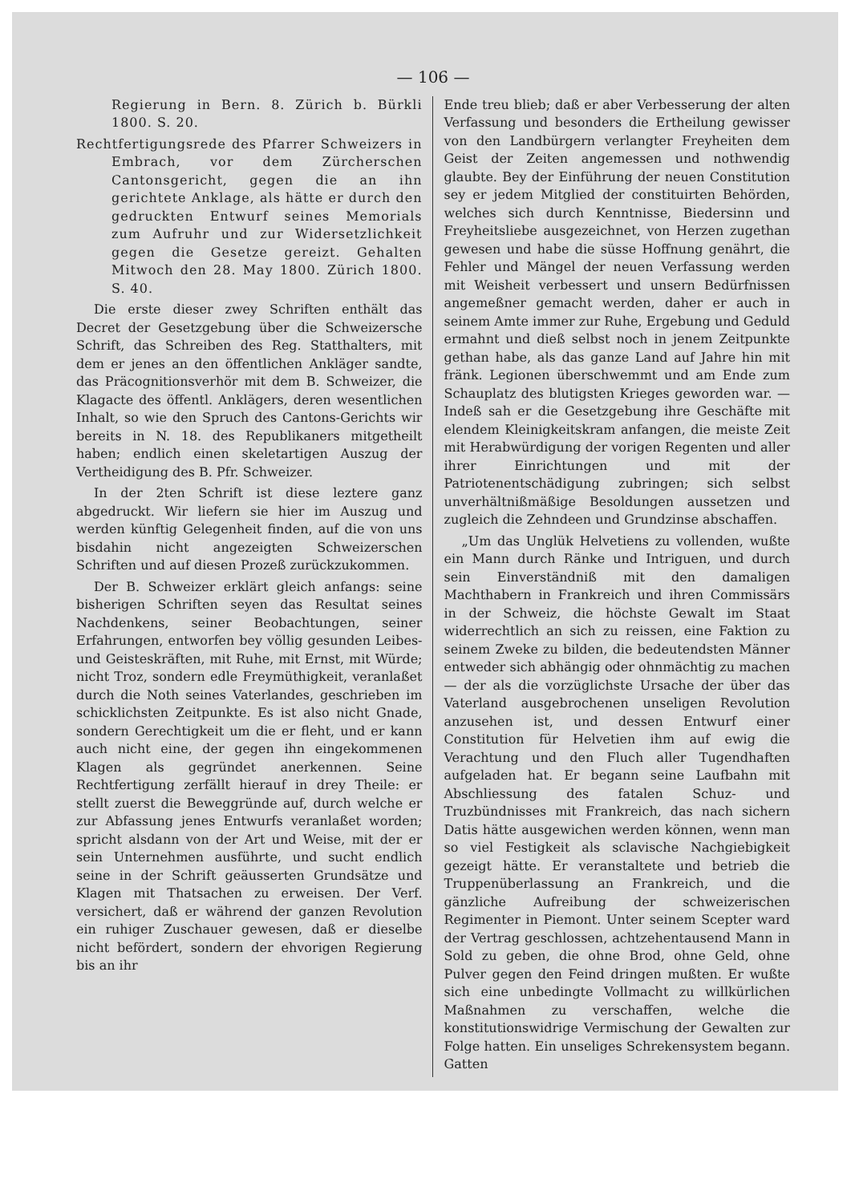— 106 —
Regierung in Bern. 8. Zürich b. Bürkli 1800. S. 20.
Rechtfertigungsrede des Pfarrer Schweizers in Embrach, vor dem Zürcherschen Cantonsgericht, gegen die an ihn gerichtete Anklage, als hätte er durch den gedruckten Entwurf seines Memorials zum Aufruhr und zur Widersetzlichkeit gegen die Gesetze gereizt. Gehalten Mitwoch den 28. May 1800. Zürich 1800. S. 40.
Die erste dieser zwey Schriften enthält das Decret der Gesetzgebung über die Schweizersche Schrift, das Schreiben des Reg. Statthalters, mit dem er jenes an den öffentlichen Ankläger sandte, das Präcognitionsverhör mit dem B. Schweizer, die Klagacte des öffentl. Anklägers, deren wesentlichen Inhalt, so wie den Spruch des Cantons-Gerichts wir bereits in N. 18. des Republikaners mitgetheilt haben; endlich einen skeletartigen Auszug der Vertheidigung des B. Pfr. Schweizer.
In der 2ten Schrift ist diese leztere ganz abgedruckt. Wir liefern sie hier im Auszug und werden künftig Gelegenheit finden, auf die von uns bisdahin nicht angezeigten Schweizerschen Schriften und auf diesen Prozeß zurückzukommen.
Der B. Schweizer erklärt gleich anfangs: seine bisherigen Schriften seyen das Resultat seines Nachdenkens, seiner Beobachtungen, seiner Erfahrungen, entworfen bey völlig gesunden Leibes- und Geisteskräften, mit Ruhe, mit Ernst, mit Würde; nicht Troz, sondern edle Freymüthigkeit, veranlaßet durch die Noth seines Vaterlandes, geschrieben im schicklichsten Zeitpunkte. Es ist also nicht Gnade, sondern Gerechtigkeit um die er fleht, und er kann auch nicht eine, der gegen ihn eingekommenen Klagen als gegründet anerkennen. Seine Rechtfertigung zerfällt hierauf in drey Theile: er stellt zuerst die Beweggründe auf, durch welche er zur Abfassung jenes Entwurfs veranlaßet worden; spricht alsdann von der Art und Weise, mit der er sein Unternehmen ausführte, und sucht endlich seine in der Schrift geäusserten Grundsätze und Klagen mit Thatsachen zu erweisen. Der Verf. versichert, daß er während der ganzen Revolution ein ruhiger Zuschauer gewesen, daß er dieselbe nicht befördert, sondern der ehvorigen Regierung bis an ihr
Ende treu blieb; daß er aber Verbesserung der alten Verfassung und besonders die Ertheilung gewisser von den Landbürgern verlangter Freyheiten dem Geist der Zeiten angemessen und nothwendig glaubte. Bey der Einführung der neuen Constitution sey er jedem Mitglied der constituirten Behörden, welches sich durch Kenntnisse, Biedersinn und Freyheitsliebe ausgezeichnet, von Herzen zugethan gewesen und habe die süsse Hoffnung genährt, die Fehler und Mängel der neuen Verfassung werden mit Weisheit verbessert und unsern Bedürfnissen angemeßner gemacht werden, daher er auch in seinem Amte immer zur Ruhe, Ergebung und Geduld ermahnt und dieß selbst noch in jenem Zeitpunkte gethan habe, als das ganze Land auf Jahre hin mit fränk. Legionen überschwemmt und am Ende zum Schauplatz des blutigsten Krieges geworden war. — Indeß sah er die Gesetzgebung ihre Geschäfte mit elendem Kleinigkeitskram anfangen, die meiste Zeit mit Herabwürdigung der vorigen Regenten und aller ihrer Einrichtungen und mit der Patriotenentschädigung zubringen; sich selbst unverhältnißmäßige Besoldungen aussetzen und zugleich die Zehndeen und Grundzinse abschaffen.
„Um das Unglük Helvetiens zu vollenden, wußte ein Mann durch Ränke und Intriguen, und durch sein Einverständniß mit den damaligen Machthabern in Frankreich und ihren Commissärs in der Schweiz, die höchste Gewalt im Staat widerrechtlich an sich zu reissen, eine Faktion zu seinem Zweke zu bilden, die bedeutendsten Männer entweder sich abhängig oder ohnmächtig zu machen — der als die vorzüglichste Ursache der über das Vaterland ausgebrochenen unseligen Revolution anzusehen ist, und dessen Entwurf einer Constitution für Helvetien ihm auf ewig die Verachtung und den Fluch aller Tugendhaften aufgeladen hat. Er begann seine Laufbahn mit Abschliessung des fatalen Schuz- und Truzbündnisses mit Frankreich, das nach sichern Datis hätte ausgewichen werden können, wenn man so viel Festigkeit als sclavische Nachgiebigkeit gezeigt hätte. Er veranstaltete und betrieb die Truppenüberlassung an Frankreich, und die gänzliche Aufreibung der schweizerischen Regimenter in Piemont. Unter seinem Scepter ward der Vertrag geschlossen, achtzehentausend Mann in Sold zu geben, die ohne Brod, ohne Geld, ohne Pulver gegen den Feind dringen mußten. Er wußte sich eine unbedingte Vollmacht zu willkürlichen Maßnahmen zu verschaffen, welche die konstitutionswidrige Vermischung der Gewalten zur Folge hatten. Ein unseliges Schrekensystem begann. Gatten